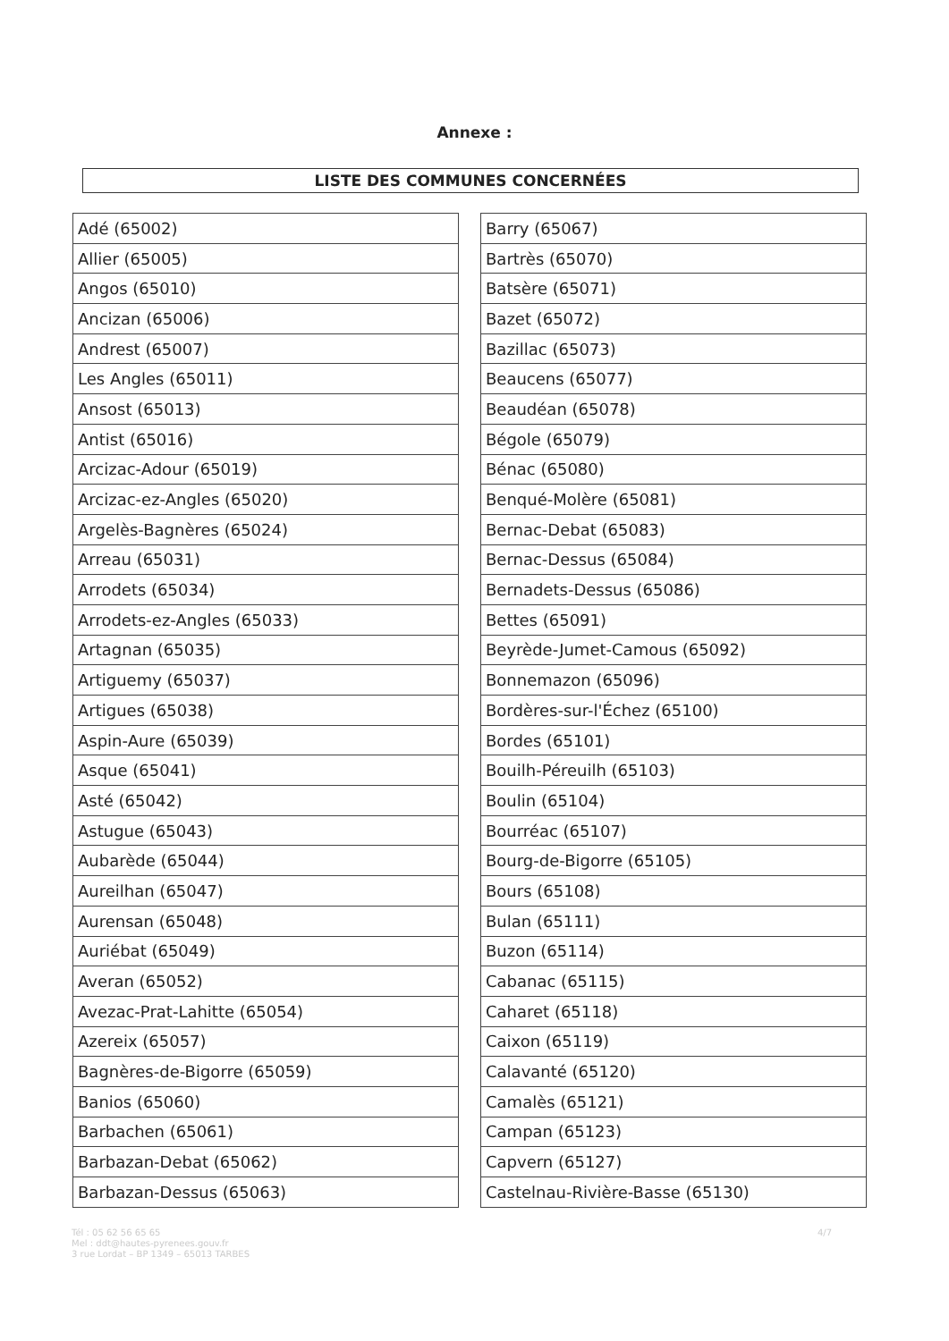Annexe :
LISTE DES COMMUNES CONCERNÉES
| Adé (65002) |
| Allier (65005) |
| Angos (65010) |
| Ancizan (65006) |
| Andrest (65007) |
| Les Angles (65011) |
| Ansost (65013) |
| Antist (65016) |
| Arcizac-Adour (65019) |
| Arcizac-ez-Angles (65020) |
| Argelès-Bagnères (65024) |
| Arreau (65031) |
| Arrodets (65034) |
| Arrodets-ez-Angles (65033) |
| Artagnan (65035) |
| Artiguemy (65037) |
| Artigues (65038) |
| Aspin-Aure (65039) |
| Asque (65041) |
| Asté (65042) |
| Astugue (65043) |
| Aubarède (65044) |
| Aureilhan (65047) |
| Aurensan (65048) |
| Auriébat (65049) |
| Averan (65052) |
| Avezac-Prat-Lahitte (65054) |
| Azereix (65057) |
| Bagnères-de-Bigorre (65059) |
| Banios (65060) |
| Barbachen (65061) |
| Barbazan-Debat (65062) |
| Barbazan-Dessus (65063) |
| Barry (65067) |
| Bartrès (65070) |
| Batsère (65071) |
| Bazet (65072) |
| Bazillac (65073) |
| Beaucens (65077) |
| Beaudéan (65078) |
| Bégole (65079) |
| Bénac (65080) |
| Benqué-Molère (65081) |
| Bernac-Debat (65083) |
| Bernac-Dessus (65084) |
| Bernadets-Dessus (65086) |
| Bettes (65091) |
| Beyrède-Jumet-Camous (65092) |
| Bonnemazon (65096) |
| Bordères-sur-l'Échez (65100) |
| Bordes (65101) |
| Bouilh-Péreuilh (65103) |
| Boulin (65104) |
| Bourréac (65107) |
| Bourg-de-Bigorre (65105) |
| Bours (65108) |
| Bulan (65111) |
| Buzon (65114) |
| Cabanac (65115) |
| Caharet (65118) |
| Caixon (65119) |
| Calavanté (65120) |
| Camalès (65121) |
| Campan (65123) |
| Capvern (65127) |
| Castelnau-Rivière-Basse (65130) |
Tél : 05 62 56 65 65
Mel : ddt@hautes-pyrenees.gouv.fr
3 rue Lordat – BP 1349 – 65013 TARBES
4/7